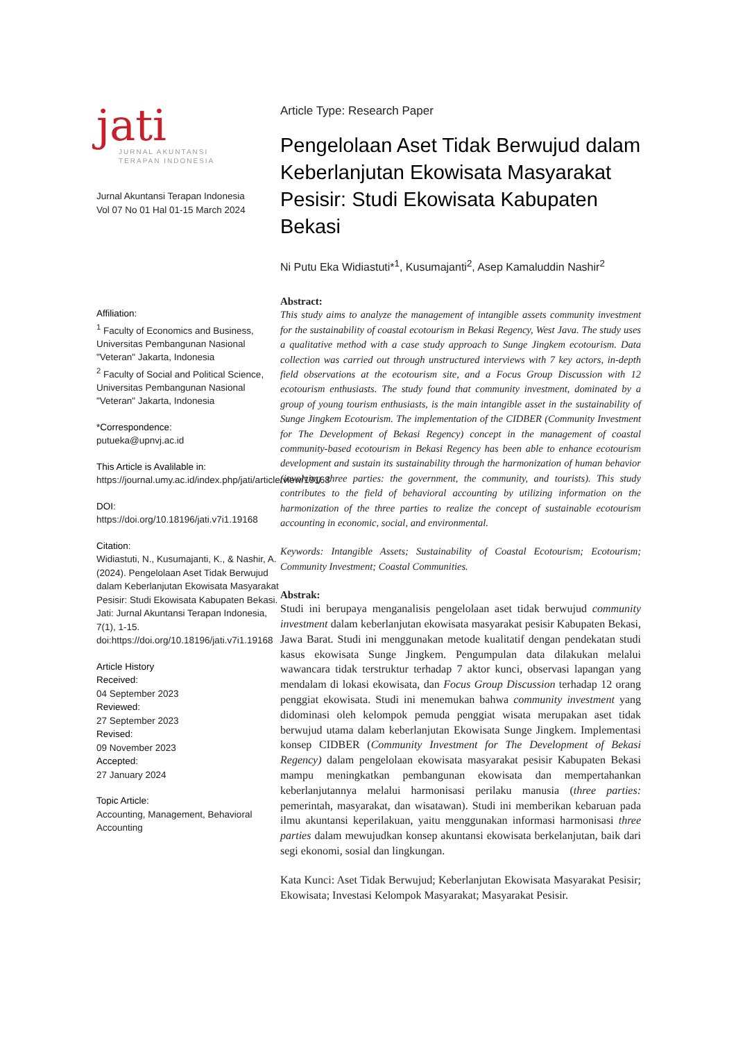jati
JURNAL AKUNTANSI
TERAPAN INDONESIA
Jurnal Akuntansi Terapan Indonesia
Vol 07 No 01 Hal 01-15 March 2024
Affiliation:
<sup>1</sup> Faculty of Economics and Business, Universitas Pembangunan Nasional "Veteran" Jakarta, Indonesia
<sup>2</sup> Faculty of Social and Political Science, Universitas Pembangunan Nasional "Veteran" Jakarta, Indonesia
*Correspondence:
putueka@upnvj.ac.id
This Article is Avalilable in:
https://journal.umy.ac.id/index.php/jati/article/view/19168
DOI:
https://doi.org/10.18196/jati.v7i1.19168
Citation:
Widiastuti, N., Kusumajanti, K., & Nashir, A. (2024). Pengelolaan Aset Tidak Berwujud dalam Keberlanjutan Ekowisata Masyarakat Pesisir: Studi Ekowisata Kabupaten Bekasi. Jati: Jurnal Akuntansi Terapan Indonesia, 7(1), 1-15. doi:https://doi.org/10.18196/jati.v7i1.19168
Article History
Received:
04 September 2023
Reviewed:
27 September 2023
Revised:
09 November 2023
Accepted:
27 January 2024
Topic Article:
Accounting, Management, Behavioral Accounting
Article Type: Research Paper
Pengelolaan Aset Tidak Berwujud dalam Keberlanjutan Ekowisata Masyarakat Pesisir: Studi Ekowisata Kabupaten Bekasi
Ni Putu Eka Widiastuti*<sup>1</sup>, Kusumajanti<sup>2</sup>, Asep Kamaluddin Nashir<sup>2</sup>
Abstract:
This study aims to analyze the management of intangible assets community investment for the sustainability of coastal ecotourism in Bekasi Regency, West Java. The study uses a qualitative method with a case study approach to Sunge Jingkem ecotourism. Data collection was carried out through unstructured interviews with 7 key actors, in-depth field observations at the ecotourism site, and a Focus Group Discussion with 12 ecotourism enthusiasts. The study found that community investment, dominated by a group of young tourism enthusiasts, is the main intangible asset in the sustainability of Sunge Jingkem Ecotourism. The implementation of the CIDBER (Community Investment for The Development of Bekasi Regency) concept in the management of coastal community-based ecotourism in Bekasi Regency has been able to enhance ecotourism development and sustain its sustainability through the harmonization of human behavior (involving three parties: the government, the community, and tourists). This study contributes to the field of behavioral accounting by utilizing information on the harmonization of the three parties to realize the concept of sustainable ecotourism accounting in economic, social, and environmental.
Keywords: Intangible Assets; Sustainability of Coastal Ecotourism; Ecotourism; Community Investment; Coastal Communities.
Abstrak:
Studi ini berupaya menganalisis pengelolaan aset tidak berwujud community investment dalam keberlanjutan ekowisata masyarakat pesisir Kabupaten Bekasi, Jawa Barat. Studi ini menggunakan metode kualitatif dengan pendekatan studi kasus ekowisata Sunge Jingkem. Pengumpulan data dilakukan melalui wawancara tidak terstruktur terhadap 7 aktor kunci, observasi lapangan yang mendalam di lokasi ekowisata, dan Focus Group Discussion terhadap 12 orang penggiat ekowisata. Studi ini menemukan bahwa community investment yang didominasi oleh kelompok pemuda penggiat wisata merupakan aset tidak berwujud utama dalam keberlanjutan Ekowisata Sunge Jingkem. Implementasi konsep CIDBER (Community Investment for The Development of Bekasi Regency) dalam pengelolaan ekowisata masyarakat pesisir Kabupaten Bekasi mampu meningkatkan pembangunan ekowisata dan mempertahankan keberlanjutannya melalui harmonisasi perilaku manusia (three parties: pemerintah, masyarakat, dan wisatawan). Studi ini memberikan kebaruan pada ilmu akuntansi keperilakuan, yaitu menggunakan informasi harmonisasi three parties dalam mewujudkan konsep akuntansi ekowisata berkelanjutan, baik dari segi ekonomi, sosial dan lingkungan.
Kata Kunci: Aset Tidak Berwujud; Keberlanjutan Ekowisata Masyarakat Pesisir; Ekowisata; Investasi Kelompok Masyarakat; Masyarakat Pesisir.